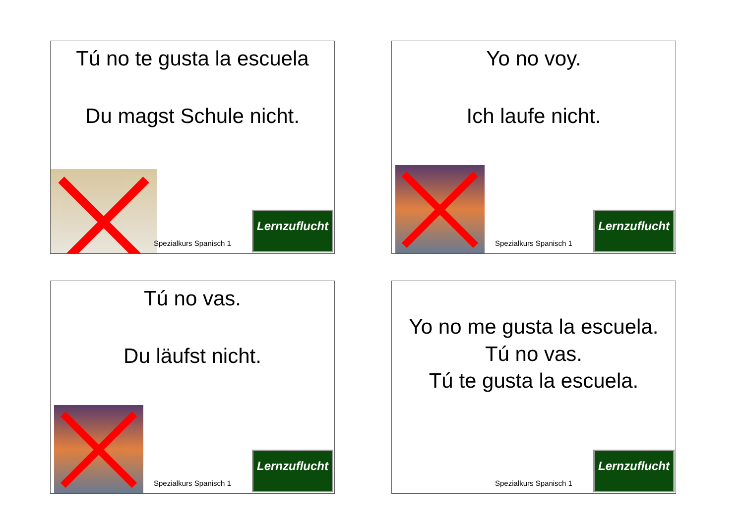Tú no te gusta la escuela
Du magst Schule nicht.
Spezialkurs Spanisch 1
Lernzuflucht
Yo no voy.
Ich laufe nicht.
Spezialkurs Spanisch 1
Lernzuflucht
Tú no vas.
Du läufst nicht.
Spezialkurs Spanisch 1
Lernzuflucht
Yo no me gusta la escuela.
Tú no vas.
Tú te gusta la escuela.
Spezialkurs Spanisch 1
Lernzuflucht